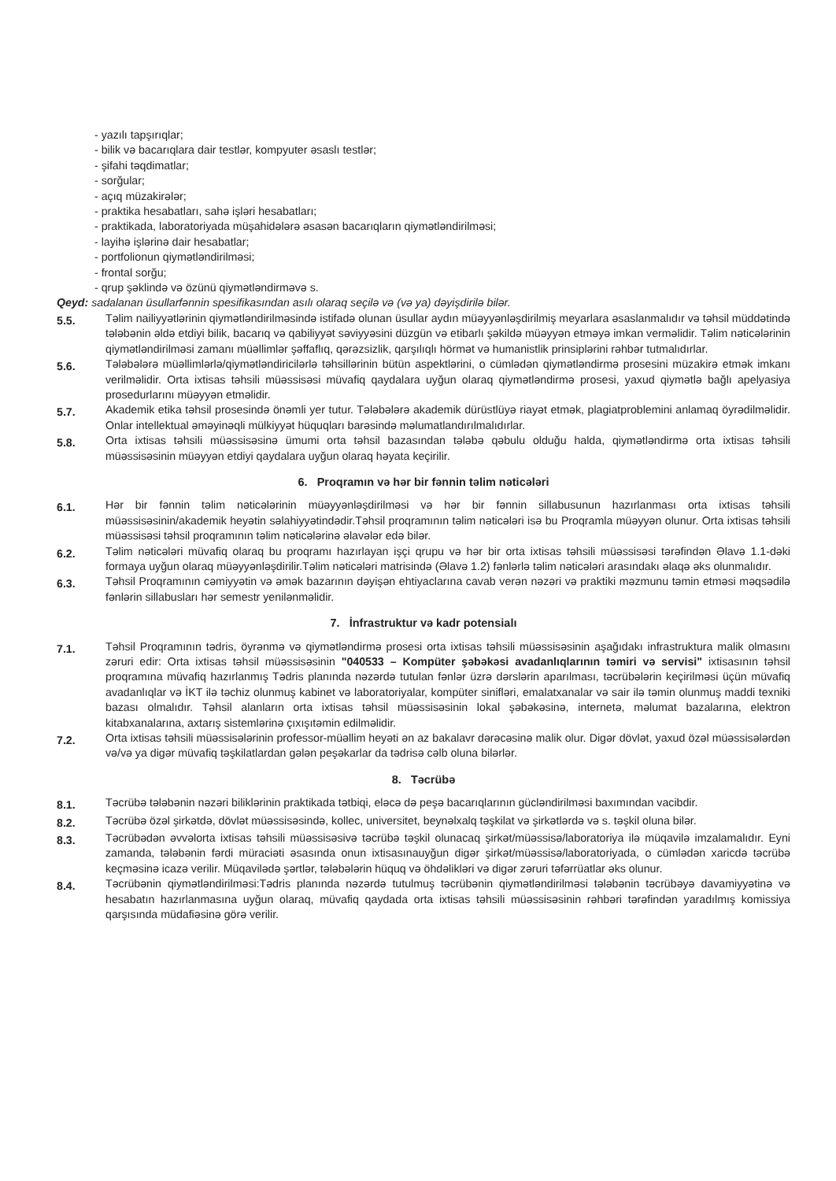- yazılı tapşırıqlar;
- bilik və bacarıqlara dair testlər, kompyuter əsaslı testlər;
- şifahi təqdimatlar;
- sorğular;
- açıq müzakirələr;
- praktika hesabatları, sahə işləri hesabatları;
- praktikada, laboratoriyada müşahidələrə əsasən bacarıqların qiymətləndirilməsi;
- layihə işlərinə dair hesabatlar;
- portfolionun qiymətləndirilməsi;
- frontal sorğu;
- qrup şəklində və özünü qiymətləndirməvə s.
Qeyd: sadalanan üsullarfənnin spesifikasından asılı olaraq seçilə və (və ya) dəyişdirilə bilər.
5.5.
Təlim nailiyyətlərinin qiymətləndirilməsində istifadə olunan üsullar aydın müəyyənləşdirilmiş meyarlara əsaslanmalıdır və təhsil müddətində tələbənin əldə etdiyi bilik, bacarıq və qabiliyyət səviyyəsini düzgün və etibarlı şəkildə müəyyən etməyə imkan verməlidir. Təlim nəticələrinin qiymətləndirilməsi zamanı müəllimlər şəffaflıq, qərəzsizlik, qarşılıqlı hörmət və humanistlik prinsiplərini rəhbər tutmalıdırlar.
5.6.
Tələbələrə müəllimlərlə/qiymətləndiricilərlə təhsillərinin bütün aspektlərini, o cümlədən qiymətləndirmə prosesini müzakirə etmək imkanı verilməlidir. Orta ixtisas təhsili müəssisəsi müvafiq qaydalara uyğun olaraq qiymətləndirmə prosesi, yaxud qiymətlə bağlı apelyasiya prosedurlarını müəyyən etməlidir.
5.7.
Akademik etika təhsil prosesində önəmli yer tutur. Tələbələrə akademik dürüstlüyə riayət etmək, plagiatproblemini anlamaq öyrədilməlidir. Onlar intellektual əməyinəqli mülkiyyət hüquqları barəsində məlumatlandırılmalıdırlar.
5.8.
Orta ixtisas təhsili müəssisəsinə ümumi orta təhsil bazasından tələbə qəbulu olduğu halda, qiymətləndirmə orta ixtisas təhsili müəssisəsinin müəyyən etdiyi qaydalara uyğun olaraq həyata keçirilir.
6. Proqramın və hər bir fənnin təlim nəticələri
6.1.
Hər bir fənnin təlim nəticələrinin müəyyənləşdirilməsi və hər bir fənnin sillabusunun hazırlanması orta ixtisas təhsili müəssisəsinin/akademik heyətin səlahiyyətindədir.Təhsil proqramının təlim nəticələri isə bu Proqramla müəyyən olunur. Orta ixtisas təhsili müəssisəsi təhsil proqramının təlim nəticələrinə əlavələr edə bilər.
6.2.
Təlim nəticələri müvafiq olaraq bu proqramı hazırlayan işçi qrupu və hər bir orta ixtisas təhsili müəssisəsi tərəfindən Əlavə 1.1-dəki formaya uyğun olaraq müəyyənləşdirilir.Təlim nəticələri matrisində (Əlavə 1.2) fənlərlə təlim nəticələri arasındakı əlaqə əks olunmalıdır.
6.3.
Təhsil Proqramının cəmiyyətin və əmək bazarının dəyişən ehtiyaclarına cavab verən nəzəri və praktiki məzmunu təmin etməsi məqsədilə fənlərin sillabusları hər semestr yenilənməlidir.
7. İnfrastruktur və kadr potensialı
7.1.
Təhsil Proqramının tədris, öyrənmə və qiymətləndirmə prosesi orta ixtisas təhsili müəssisəsinin aşağıdakı infrastruktura malik olmasını zəruri edir: Orta ixtisas təhsil müəssisəsinin "040533 – Kompüter şəbəkəsi avadanlıqlarının təmiri və servisi" ixtisasının təhsil proqramına müvafiq hazırlanmış Tədris planında nəzərdə tutulan fənlər üzrə dərslərin aparılması, təcrübələrin keçirilməsi üçün müvafiq avadanlıqlar və İKT ilə təchiz olunmuş kabinet və laboratoriyalar, kompüter sinifləri, emalatxanalar və sair ilə təmin olunmuş maddi texniki bazası olmalıdır. Təhsil alanların orta ixtisas təhsil müəssisəsinin lokal şəbəkəsinə, internetə, məlumat bazalarına, elektron kitabxanalarına, axtarış sistemlərinə çıxışıtəmin edilməlidir.
7.2.
Orta ixtisas təhsili müəssisələrinin professor-müəllim heyəti ən az bakalavr dərəcəsinə malik olur. Digər dövlət, yaxud özəl müəssisələrdən və/və ya digər müvafiq təşkilatlardan gələn peşəkarlar da tədrisə cəlb oluna bilərlər.
8. Təcrübə
8.1.
Təcrübə tələbənin nəzəri biliklərinin praktikada tətbiqi, eləcə də peşə bacarıqlarının gücləndirilməsi baxımından vacibdir.
8.2.
Təcrübə özəl şirkətdə, dövlət müəssisəsində, kollec, universitet, beynəlxalq təşkilat və şirkətlərdə və s. təşkil oluna bilər.
8.3.
Təcrübədən əvvəlorta ixtisas təhsili müəssisəsivə təcrübə təşkil olunacaq şirkət/müəssisə/laboratoriya ilə müqavilə imzalamalıdır. Eyni zamanda, tələbənin fərdi müraciəti əsasında onun ixtisasınauyğun digər şirkət/müəssisə/laboratoriyada, o cümlədən xaricdə təcrübə keçməsinə icazə verilir. Müqavilədə şərtlər, tələbələrin hüquq və öhdəlikləri və digər zəruri təfərrüatlar əks olunur.
8.4.
Təcrübənin qiymətləndirilməsi:Tədris planında nəzərdə tutulmuş təcrübənin qiymətləndirilməsi tələbənin təcrübəyə davamiyyətinə və hesabatın hazırlanmasına uyğun olaraq, müvafiq qaydada orta ixtisas təhsili müəssisəsinin rəhbəri tərəfindən yaradılmış komissiya qarşısında müdafiəsinə görə verilir.